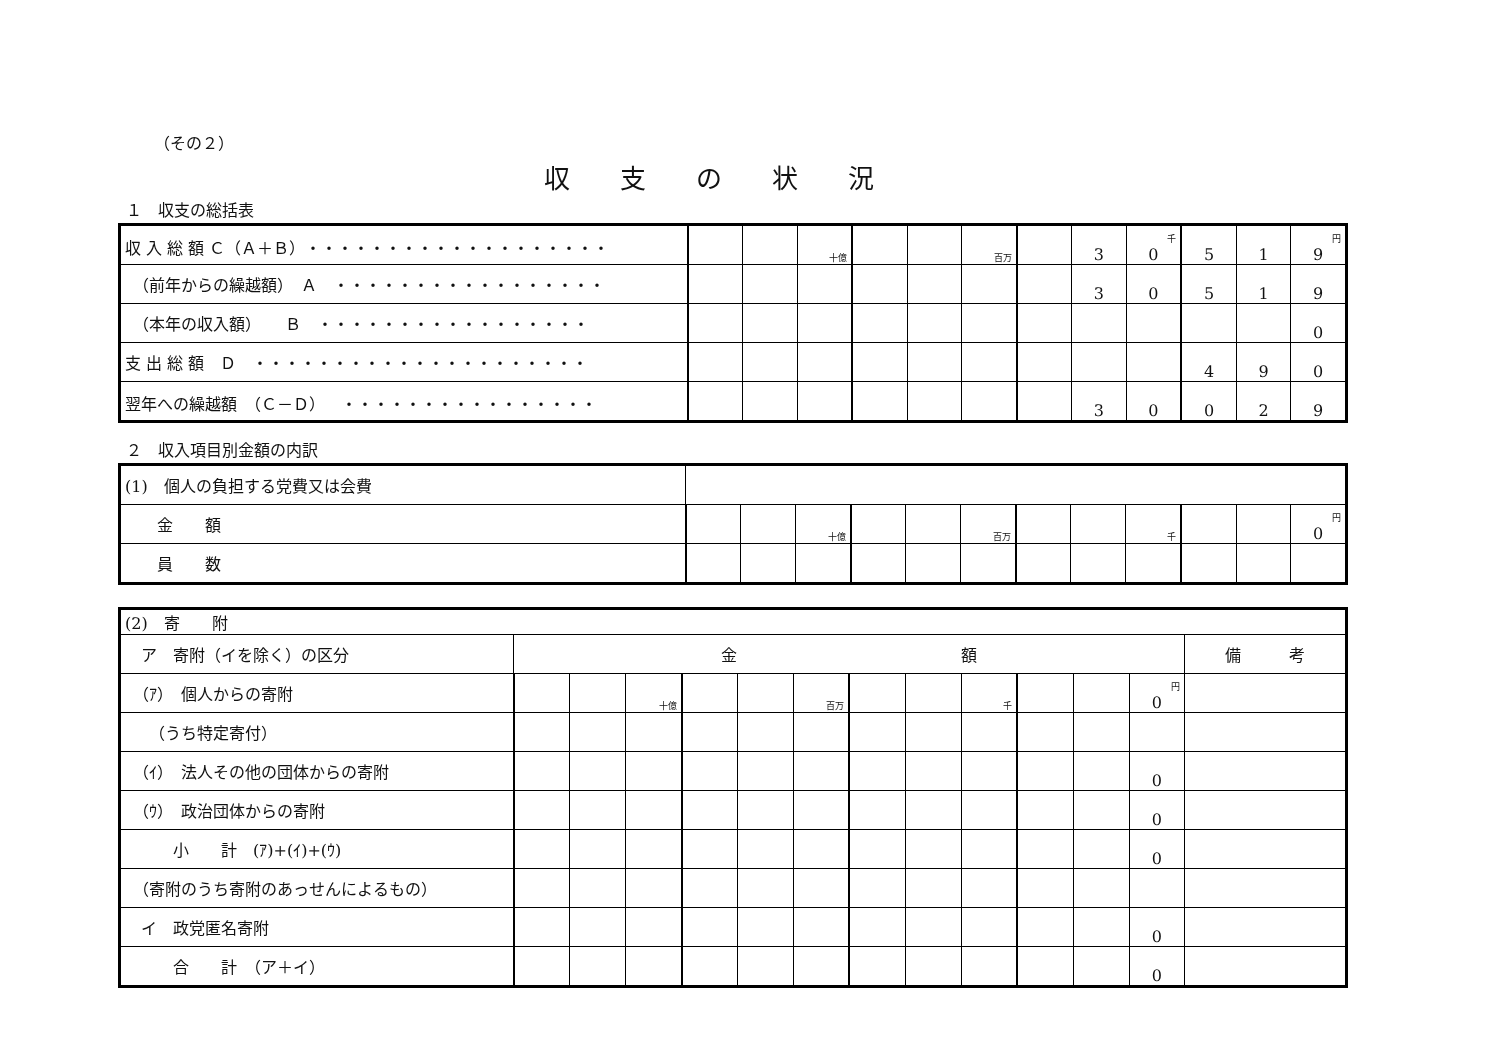（その２）
収支の状況
１　収支の総括表
| 収 入 総 額 Ｃ（Ａ＋Ｂ）・・・・・・・・・・・・・・・・・・・ | | | 十億 | | | 百万 | | 3 | 千 0 | 5 | 1 | 円 9 |
| （前年からの繰越額） Ａ ・・・・・・・・・・・・・・・・・ | | | | | | | | 3 | 0 | 5 | 1 | 9 |
| （本年の収入額） Ｂ ・・・・・・・・・・・・・・・・・ | | | | | | | | | | | | 0 |
| 支 出 総 額 Ｄ ・・・・・・・・・・・・・・・・・・・・・ | | | | | | | | | | 4 | 9 | 0 |
| 翌年への繰越額 （Ｃ－Ｄ） ・・・・・・・・・・・・・・・・ | | | | | | | | 3 | 0 | 0 | 2 | 9 |
２　収入項目別金額の内訳
| (1) 個人の負担する党費又は会費 | | | | | | | | | | | | |
| 金 額 | | | 十億 | | | 百万 | | | 千 | | | 円 0 |
| 員 数 | | | | | | | | | | | | |
| (2) 寄 附 | | | | | | | | | | | | | |
| ア 寄附（イを除く）の区分 | 金 額 | | | | | | | | | | | | 備 考 |
| （ｱ） 個人からの寄附 | | | 十億 | | | 百万 | | | 千 | | | 円 0 | |
| （うち特定寄付） | | | | | | | | | | | | | |
| （ｲ） 法人その他の団体からの寄附 | | | | | | | | | | | | 0 | |
| （ｳ） 政治団体からの寄附 | | | | | | | | | | | | 0 | |
| 小 計 (ｱ)+(ｲ)+(ｳ) | | | | | | | | | | | | 0 | |
| （寄附のうち寄附のあっせんによるもの） | | | | | | | | | | | | | |
| イ 政党匿名寄附 | | | | | | | | | | | | 0 | |
| 合 計 （ア＋イ） | | | | | | | | | | | | 0 | |